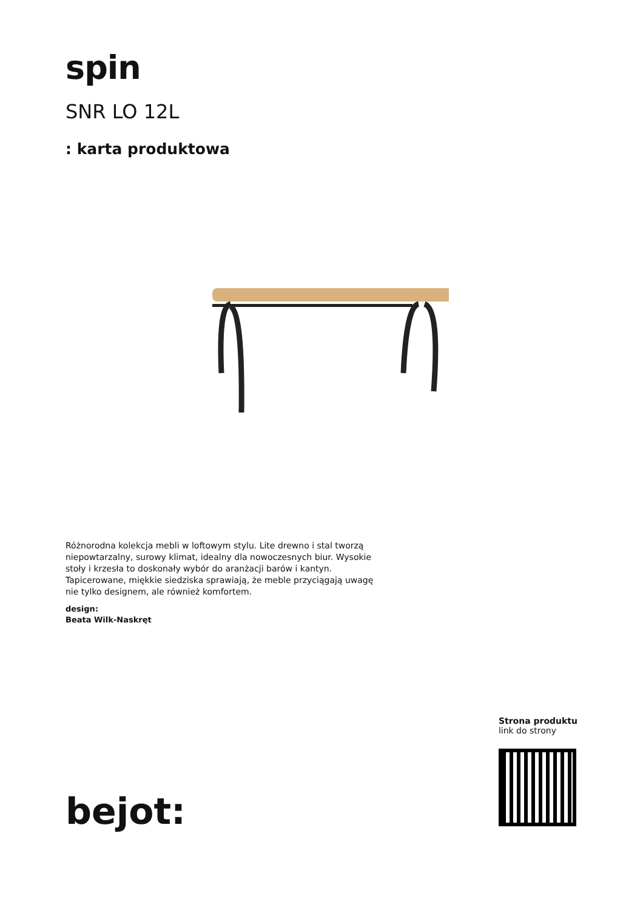spin
SNR LO 12L
: karta produktowa
Różnorodna kolekcja mebli w loftowym stylu. Lite drewno i stal tworzą niepowtarzalny, surowy klimat, idealny dla nowoczesnych biur. Wysokie stoły i krzesła to doskonały wybór do aranżacji barów i kantyn. Tapicerowane, miękkie siedziska sprawiają, że meble przyciągają uwagę nie tylko designem, ale również komfortem.
design:
Beata Wilk-Naskręt
bejot:
Strona produktu
link do strony